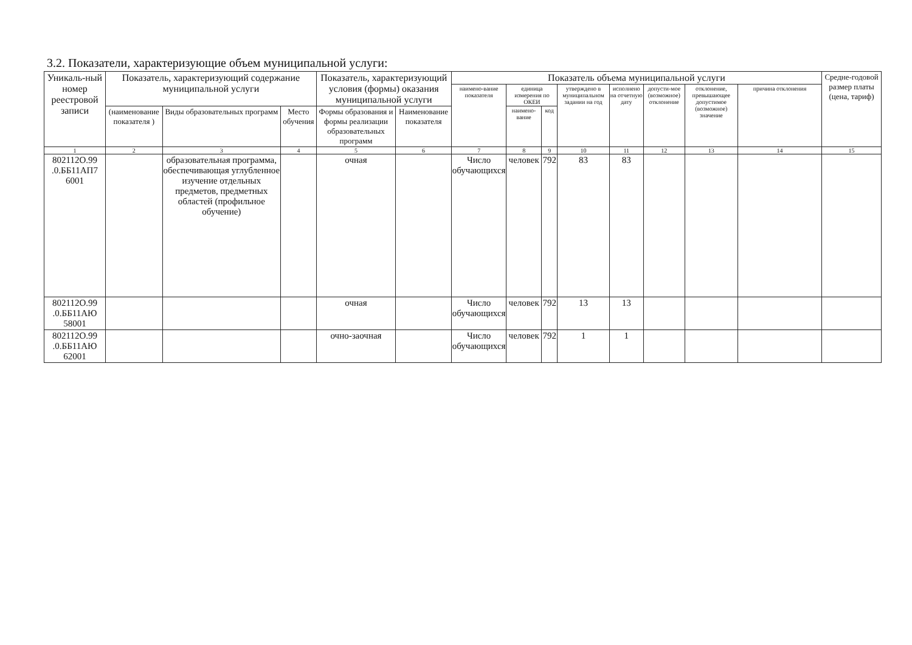3.2. Показатели, характеризующие объем муниципальной услуги:
| Уникаль-ный номер реестровой записи | Показатель, характеризующий содержание муниципальной услуги | | | Показатель, характеризующий условия (формы) оказания муниципальной услуги | | Показатель объема муниципальной услуги | | | | | | | | Средне-годовой размер платы (цена, тариф) |
| --- | --- | --- | --- | --- | --- | --- | --- | --- | --- | --- | --- | --- | --- | --- |
| | | | | | | наимено-вание показателя | единица измерения по ОКЕИ | | утверждено в муниципальном задании на год | исполнено на отчетную дату | допусти-мое (возможное) отклонение | отклонение, превышающее допустимое (возможное) значение | причина отклонения | |
| | (наименование показателя ) | Виды образовательных программ | Место обучения | Формы образования и формы реализации образовательных программ | Наименование показателя | | наимено-вание | код | | | | | | |
| 1 | 2 | 3 | 4 | 5 | 6 | 7 | 8 | 9 | 10 | 11 | 12 | 13 | 14 | 15 |
| 802112О.99 .0.ББ11АП7 6001 | | образовательная программа, обеспечивающая углубленное изучение отдельных предметов, предметных областей (профильное обучение) | | очная | | Число обучающихся | человек | 792 | 83 | 83 | | | | |
| 802112О.99 .0.ББ11АЮ 58001 | | | | очная | | Число обучающихся | человек | 792 | 13 | 13 | | | | |
| 802112О.99 .0.ББ11АЮ 62001 | | | | очно-заочная | | Число обучающихся | человек | 792 | 1 | 1 | | | | |